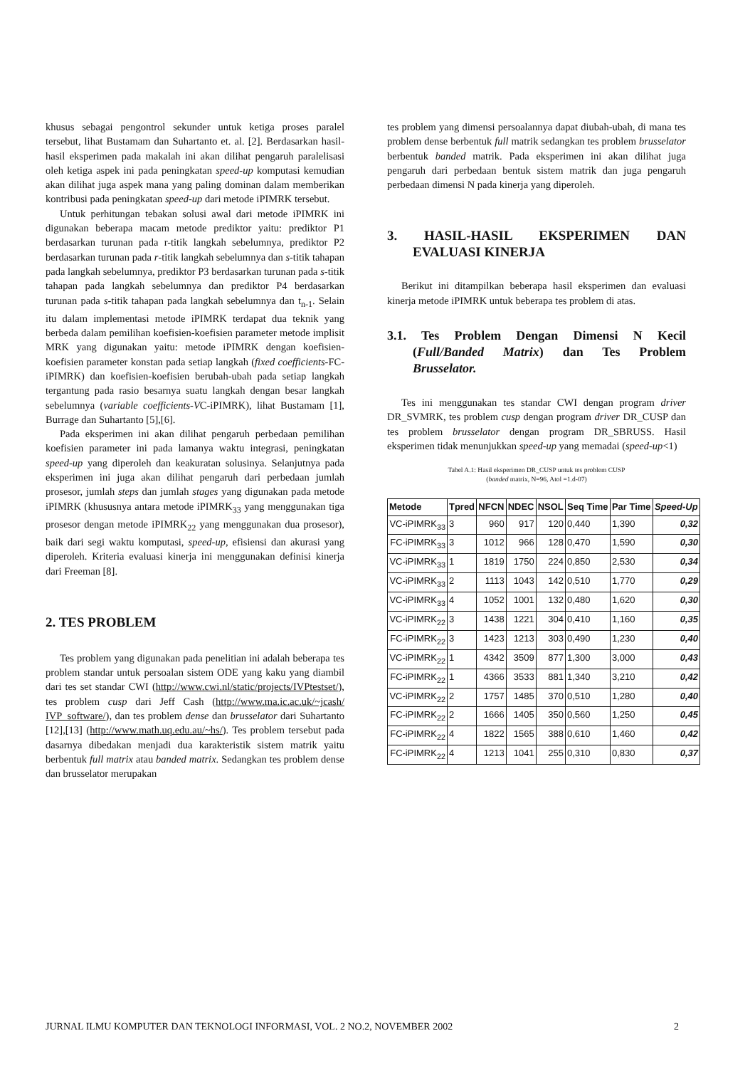khusus sebagai pengontrol sekunder untuk ketiga proses paralel tersebut, lihat Bustamam dan Suhartanto et. al. [2]. Berdasarkan hasil-hasil eksperimen pada makalah ini akan dilihat pengaruh paralelisasi oleh ketiga aspek ini pada peningkatan speed-up komputasi kemudian akan dilihat juga aspek mana yang paling dominan dalam memberikan kontribusi pada peningkatan speed-up dari metode iPIMRK tersebut.
Untuk perhitungan tebakan solusi awal dari metode iPIMRK ini digunakan beberapa macam metode prediktor yaitu: prediktor P1 berdasarkan turunan pada r-titik langkah sebelumnya, prediktor P2 berdasarkan turunan pada r-titik langkah sebelumnya dan s-titik tahapan pada langkah sebelumnya, prediktor P3 berdasarkan turunan pada s-titik tahapan pada langkah sebelumnya dan prediktor P4 berdasarkan turunan pada s-titik tahapan pada langkah sebelumnya dan t<sub>n-1</sub>. Selain itu dalam implementasi metode iPIMRK terdapat dua teknik yang berbeda dalam pemilihan koefisien-koefisien parameter metode implisit MRK yang digunakan yaitu: metode iPIMRK dengan koefisien-koefisien parameter konstan pada setiap langkah (fixed coefficients-FC-iPIMRK) dan koefisien-koefisien berubah-ubah pada setiap langkah tergantung pada rasio besarnya suatu langkah dengan besar langkah sebelumnya (variable coefficients-VC-iPIMRK), lihat Bustamam [1], Burrage dan Suhartanto [5],[6].
Pada eksperimen ini akan dilihat pengaruh perbedaan pemilihan koefisien parameter ini pada lamanya waktu integrasi, peningkatan speed-up yang diperoleh dan keakuratan solusinya. Selanjutnya pada eksperimen ini juga akan dilihat pengaruh dari perbedaan jumlah prosesor, jumlah steps dan jumlah stages yang digunakan pada metode iPIMRK (khususnya antara metode iPIMRK<sub>33</sub> yang menggunakan tiga prosesor dengan metode iPIMRK<sub>22</sub> yang menggunakan dua prosesor), baik dari segi waktu komputasi, speed-up, efisiensi dan akurasi yang diperoleh. Kriteria evaluasi kinerja ini menggunakan definisi kinerja dari Freeman [8].
2. TES PROBLEM
Tes problem yang digunakan pada penelitian ini adalah beberapa tes problem standar untuk persoalan sistem ODE yang kaku yang diambil dari tes set standar CWI (http://www.cwi.nl/static/projects/IVPtestset/), tes problem cusp dari Jeff Cash (http://www.ma.ic.ac.uk/~jcash/ IVP_software/), dan tes problem dense dan brusselator dari Suhartanto [12],[13] (http://www.math.uq.edu.au/~hs/). Tes problem tersebut pada dasarnya dibedakan menjadi dua karakteristik sistem matrik yaitu berbentuk full matrix atau banded matrix. Sedangkan tes problem dense dan brusselator merupakan
tes problem yang dimensi persoalannya dapat diubah-ubah, di mana tes problem dense berbentuk full matrik sedangkan tes problem brusselator berbentuk banded matrik. Pada eksperimen ini akan dilihat juga pengaruh dari perbedaan bentuk sistem matrik dan juga pengaruh perbedaan dimensi N pada kinerja yang diperoleh.
3. HASIL-HASIL EKSPERIMEN DAN EVALUASI KINERJA
Berikut ini ditampilkan beberapa hasil eksperimen dan evaluasi kinerja metode iPIMRK untuk beberapa tes problem di atas.
3.1. Tes Problem Dengan Dimensi N Kecil (Full/Banded Matrix) dan Tes Problem Brusselator.
Tes ini menggunakan tes standar CWI dengan program driver DR_SVMRK, tes problem cusp dengan program driver DR_CUSP dan tes problem brusselator dengan program DR_SBRUSS. Hasil eksperimen tidak menunjukkan speed-up yang memadai (speed-up<1)
Tabel A.1: Hasil eksperimen DR_CUSP untuk tes problem CUSP
(banded matrix, N=96, Atol =1.d-07)
| Metode | Tpred | NFCN | NDEC | NSOL | Seq Time | Par Time | Speed-Up |
| --- | --- | --- | --- | --- | --- | --- | --- |
| VC-iPIMRK<sub>33</sub> | 3 | 960 | 917 | 120 | 0,440 | 1,390 | 0,32 |
| FC-iPIMRK<sub>33</sub> | 3 | 1012 | 966 | 128 | 0,470 | 1,590 | 0,30 |
| VC-iPIMRK<sub>33</sub> | 1 | 1819 | 1750 | 224 | 0,850 | 2,530 | 0,34 |
| VC-iPIMRK<sub>33</sub> | 2 | 1113 | 1043 | 142 | 0,510 | 1,770 | 0,29 |
| VC-iPIMRK<sub>33</sub> | 4 | 1052 | 1001 | 132 | 0,480 | 1,620 | 0,30 |
| VC-iPIMRK<sub>22</sub> | 3 | 1438 | 1221 | 304 | 0,410 | 1,160 | 0,35 |
| FC-iPIMRK<sub>22</sub> | 3 | 1423 | 1213 | 303 | 0,490 | 1,230 | 0,40 |
| VC-iPIMRK<sub>22</sub> | 1 | 4342 | 3509 | 877 | 1,300 | 3,000 | 0,43 |
| FC-iPIMRK<sub>22</sub> | 1 | 4366 | 3533 | 881 | 1,340 | 3,210 | 0,42 |
| VC-iPIMRK<sub>22</sub> | 2 | 1757 | 1485 | 370 | 0,510 | 1,280 | 0,40 |
| FC-iPIMRK<sub>22</sub> | 2 | 1666 | 1405 | 350 | 0,560 | 1,250 | 0,45 |
| FC-iPIMRK<sub>22</sub> | 4 | 1822 | 1565 | 388 | 0,610 | 1,460 | 0,42 |
| FC-iPIMRK<sub>22</sub> | 4 | 1213 | 1041 | 255 | 0,310 | 0,830 | 0,37 |
JURNAL ILMU KOMPUTER DAN TEKNOLOGI INFORMASI, VOL. 2 NO.2, NOVEMBER 2002 2